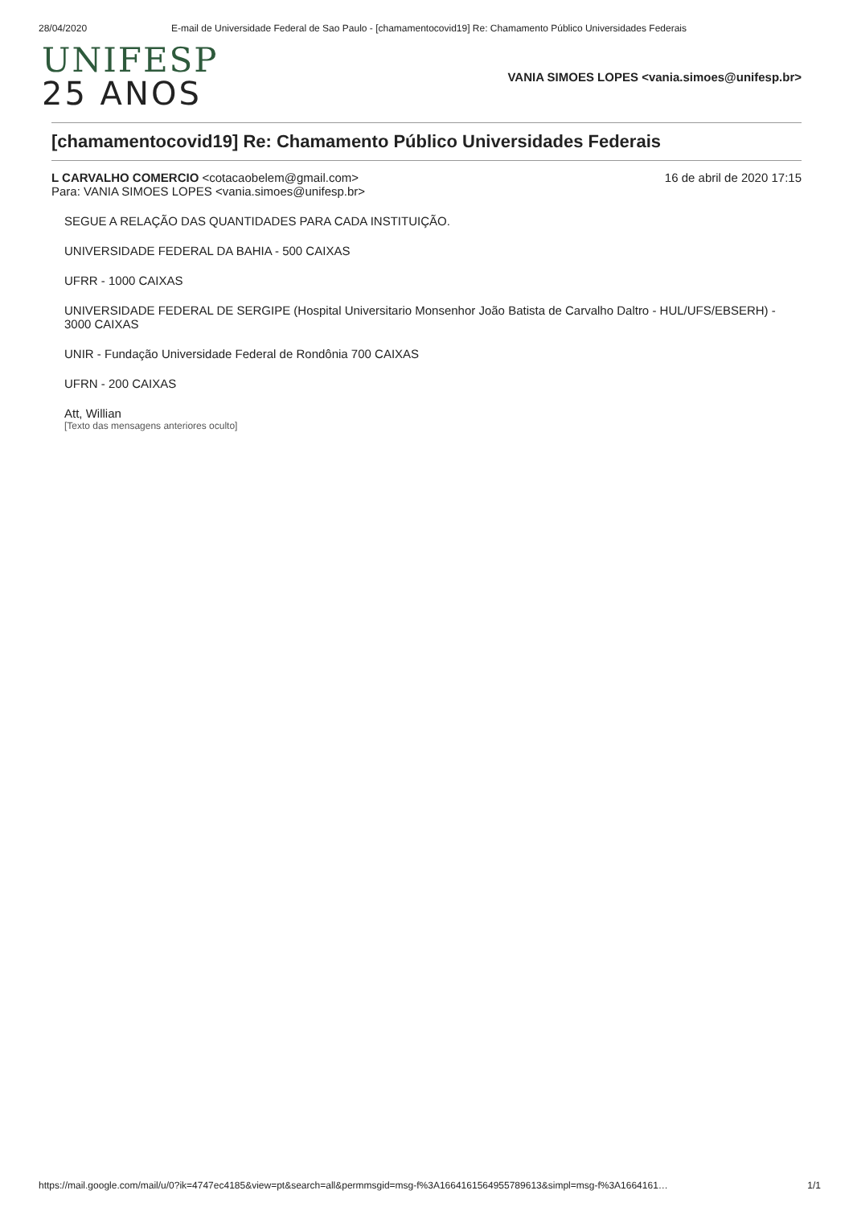28/04/2020 E-mail de Universidade Federal de Sao Paulo - [chamamentocovid19] Re: Chamamento Público Universidades Federais
UNIFESP
25 ANOS
VANIA SIMOES LOPES <vania.simoes@unifesp.br>
[chamamentocovid19] Re: Chamamento Público Universidades Federais
L CARVALHO COMERCIO <cotacaobelem@gmail.com>
Para: VANIA SIMOES LOPES <vania.simoes@unifesp.br>
16 de abril de 2020 17:15
SEGUE A RELAÇÃO DAS QUANTIDADES PARA CADA INSTITUIÇÃO.
UNIVERSIDADE FEDERAL DA BAHIA - 500 CAIXAS
UFRR - 1000 CAIXAS
UNIVERSIDADE FEDERAL DE SERGIPE (Hospital Universitario Monsenhor João Batista de Carvalho Daltro - HUL/UFS/EBSERH) - 3000 CAIXAS
UNIR - Fundação Universidade Federal de Rondônia 700 CAIXAS
UFRN - 200 CAIXAS
Att, Willian
[Texto das mensagens anteriores oculto]
https://mail.google.com/mail/u/0?ik=4747ec4185&view=pt&search=all&permmsgid=msg-f%3A1664161564955789613&simpl=msg-f%3A1664161… 1/1